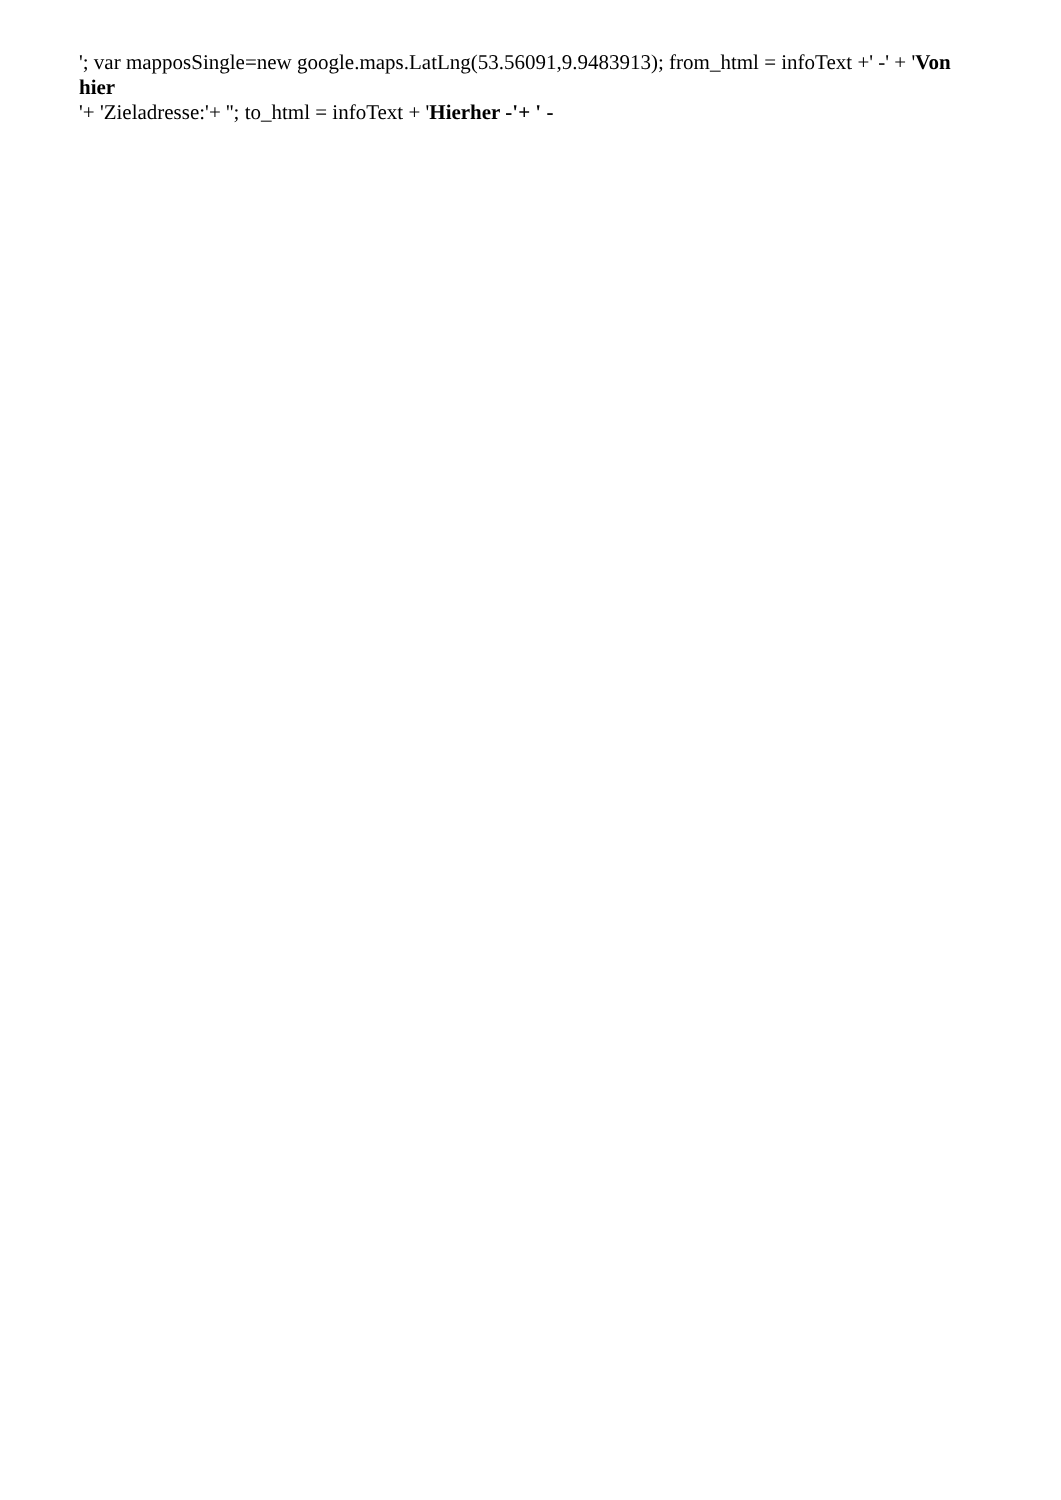'; var mapposSingle=new google.maps.LatLng(53.56091,9.9483913); from_html = infoText +' -' + 'Von hier
'+ 'Zieladresse:'+ ''; to_html = infoText + 'Hierher -'+ ' -